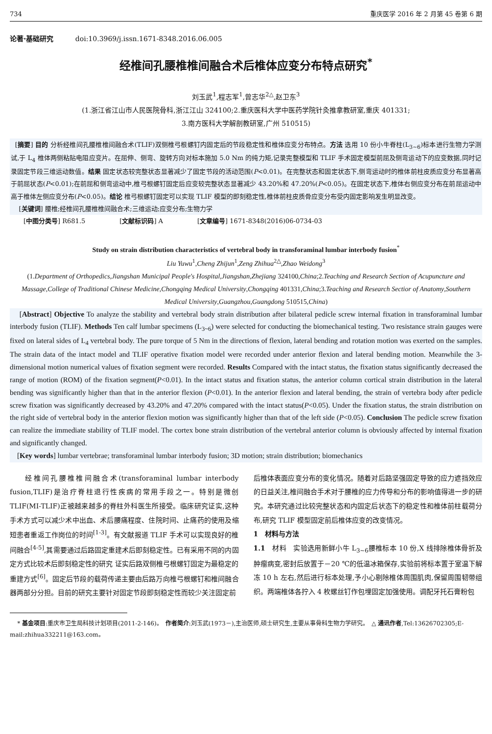734 重庆医学 2016 年 2 月第 45 卷第 6 期
论著·基础研究 doi:10.3969/j.issn.1671-8348.2016.06.005
经椎间孔腰椎椎间融合术后椎体应变分布特点研究<sup>*</sup>
刘玉武<sup>1</sup>,程志军<sup>1</sup>,曾志华<sup>2△</sup>,赵卫东<sup>3</sup>
(1.浙江省江山市人民医院骨科,浙江江山 324100;2.重庆医科大学中医药学院针灸推拿教研室,重庆 401331;
3.南方医科大学解剖教研室,广州 510515)
[摘要] 目的 分析经椎间孔腰椎椎间融合术(TLIF)双侧椎弓根螺钉内固定后的节段稳定性和椎体应变分布特点。方法 选用 10 份小牛脊柱(L<sub>3~6</sub>)标本进行生物力学测试,于 L<sub>4</sub> 椎体两侧粘贴电阻应变片。在屈伸、侧弯、旋转方向对标本施加 5.0 Nm 的纯力矩,记录完整模型和 TLIF 手术固定模型前屈及侧弯运动下的应变数据,同时记录固定节段三维运动数值。结果 固定状态较完整状态显著减少了固定节段的活动范围(P<0.01)。在完整状态和固定状态下,侧弯运动时的椎体前柱皮质应变分布显著高于前屈状态(P<0.01);在前屈和侧弯运动中,椎弓根螺钉固定后应变较完整状态显著减少 43.20%和 47.20%(P<0.05)。在固定状态下,椎体右侧应变分布在前屈运动中高于椎体左侧应变分布(P<0.05)。结论 椎弓根螺钉固定可以实现 TLIF 模型的即刻稳定性,椎体前柱皮质骨应变分布受内固定影响发生明显改变。
[关键词] 腰椎;经椎间孔腰椎椎间融合术;三维运动;应变分布;生物力学
[中图分类号] R681.5 [文献标识码] A [文章编号] 1671-8348(2016)06-0734-03
Study on strain distribution characteristics of vertebral body in transforaminal lumbar interbody fusion<sup>*</sup>
Liu Yuwu<sup>1</sup>,Cheng Zhijun<sup>1</sup>,Zeng Zhihua<sup>2△</sup>,Zhao Weidong<sup>3</sup>
(1.Department of Orthopedics,Jiangshan Municipal People's Hospital,Jiangshan,Zhejiang 324100,China;2.Teaching and Research Section of Acupuncture and Massage,College of Traditional Chinese Medicine,Chongqing Medical University,Chongqing 401331,China;3.Teaching and Research Sectior of Anatomy,Southern Medical University,Guangzhou,Guangdong 510515,China)
[Abstract] Objective To analyze the stability and vertebral body strain distribution after bilateral pedicle screw internal fixation in transforaminal lumbar interbody fusion (TLIF). Methods Ten calf lumbar specimens (L<sub>3~6</sub>) were selected for conducting the biomechanical testing. Two resistance strain gauges were fixed on lateral sides of L<sub>4</sub> vertebral body. The pure torque of 5 Nm in the directions of flexion, lateral bending and rotation motion was exerted on the samples. The strain data of the intact model and TLIF operative fixation model were recorded under anterior flexion and lateral bending motion. Meanwhile the 3-dimensional motion numerical values of fixation segment were recorded. Results Compared with the intact status, the fixation status significantly decreased the range of motion (ROM) of the fixation segment(P<0.01). In the intact status and fixation status, the anterior column cortical strain distribution in the lateral bending was significantly higher than that in the anterior flexion (P<0.01). In the anterior flexion and lateral bending, the strain of vertebra body after pedicle screw fixation was significantly decreased by 43.20% and 47.20% compared with the intact status(P<0.05). Under the fixation status, the strain distribution on the right side of vertebral body in the anterior flexion motion was significantly higher than that of the left side (P<0.05). Conclusion The pedicle screw fixation can realize the immediate stability of TLIF model. The cortex bone strain distribution of the vertebral anterior column is obviously affected by internal fixation and significantly changed.
[Key words] lumbar vertebrae; transforaminal lumbar interbody fusion; 3D motion; strain distribution; biomechanics
经椎间孔腰椎椎间融合术(transforaminal lumbar interbody fusion,TLIF)是治疗脊柱退行性疾病的常用手段之一。特别是微创 TLIF(MI-TLIF)正被越来越多的脊柱外科医生所接受。临床研究证实,这种手术方式可以减少术中出血、术后腰痛程度、住院时间、止痛药的使用及缩短患者重返工作岗位的时间<sup>[1-3]</sup>。有文献报道 TLIF 手术可以实现良好的椎间融合<sup>[4-5]</sup>,其需要通过后路固定重建术后即刻稳定性。已有采用不同的内固定方式比较术后即刻稳定性的研究 证实后路双侧椎弓根螺钉固定为最稳定的重建方式<sup>[6]</sup>。固定后节段的载荷传递主要由后路万向椎弓根螺钉和椎间融合器两部分分担。目前的研究主要针对固定节段即刻稳定性而较少关注固定前
后椎体表面应变分布的变化情况。随着对后路坚强固定导致的应力遮挡效应的日益关注,椎间融合手术对于腰椎的应力传导和分布的影响值得进一步的研究。本研究通过比较完整状态和内固定后状态下的稳定性和椎体前柱载荷分布,研究 TLIF 模型固定前后椎体应变的改变情况。
1　材料与方法
1.1　材料　实验选用新鲜小牛 L<sub>3~6</sub>腰椎标本 10 份,X 线排除椎体骨折及肿瘤病变,密封后放置于－20 ℃的低温冰箱保存,实验前将标本置于室温下解冻 10 h 左右,然后进行标本处理,予小心剔除椎体周围肌肉,保留周围韧带组织。两端椎体各拧入 4 枚螺丝钉作包埋固定加强使用。调配牙托石膏粉包
* 基金项目:重庆市卫生局科技计划项目(2011-2-146)。　作者简介:刘玉武(1973－),主治医师,硕士研究生,主要从事骨科生物力学研究。　△ 通讯作者,Tel:13626702305;E-mail:zhihua332211@163.com。